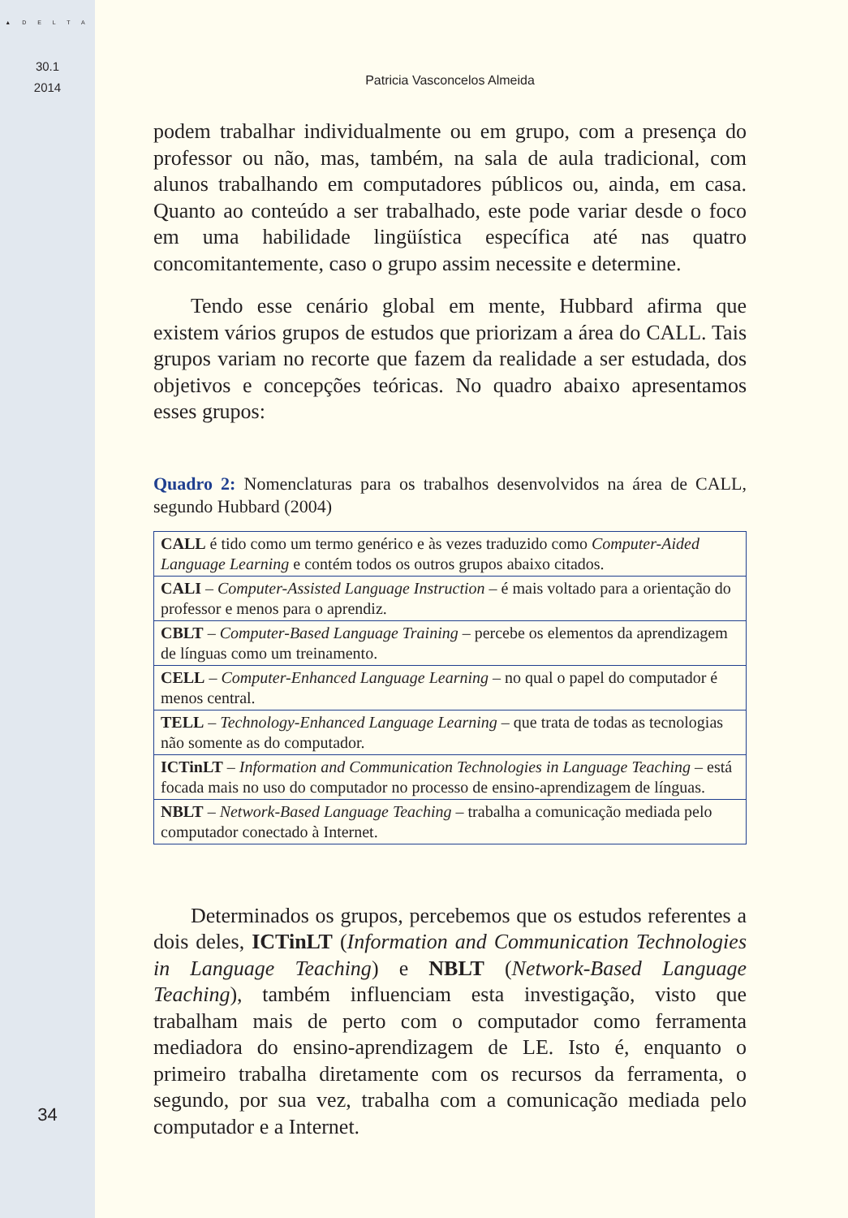▲ D E L T A
30.1
2014
34
Patricia Vasconcelos Almeida
podem trabalhar individualmente ou em grupo, com a presença do professor ou não, mas, também, na sala de aula tradicional, com alunos trabalhando em computadores públicos ou, ainda, em casa. Quanto ao conteúdo a ser trabalhado, este pode variar desde o foco em uma habilidade lingüística específica até nas quatro concomitantemente, caso o grupo assim necessite e determine.
Tendo esse cenário global em mente, Hubbard afirma que existem vários grupos de estudos que priorizam a área do CALL. Tais grupos variam no recorte que fazem da realidade a ser estudada, dos objetivos e concepções teóricas. No quadro abaixo apresentamos esses grupos:
Quadro 2: Nomenclaturas para os trabalhos desenvolvidos na área de CALL, segundo Hubbard (2004)
| CALL é tido como um termo genérico e às vezes traduzido como Computer-Aided Language Learning e contém todos os outros grupos abaixo citados. |
| CALI – Computer-Assisted Language Instruction – é mais voltado para a orientação do professor e menos para o aprendiz. |
| CBLT – Computer-Based Language Training – percebe os elementos da aprendizagem de línguas como um treinamento. |
| CELL – Computer-Enhanced Language Learning – no qual o papel do computador é menos central. |
| TELL – Technology-Enhanced Language Learning – que trata de todas as tecnologias não somente as do computador. |
| ICTinLT – Information and Communication Technologies in Language Teaching – está focada mais no uso do computador no processo de ensino-aprendizagem de línguas. |
| NBLT – Network-Based Language Teaching – trabalha a comunicação mediada pelo computador conectado à Internet. |
Determinados os grupos, percebemos que os estudos referentes a dois deles, ICTinLT (Information and Communication Technologies in Language Teaching) e NBLT (Network-Based Language Teaching), também influenciam esta investigação, visto que trabalham mais de perto com o computador como ferramenta mediadora do ensino-aprendizagem de LE. Isto é, enquanto o primeiro trabalha diretamente com os recursos da ferramenta, o segundo, por sua vez, trabalha com a comunicação mediada pelo computador e a Internet.